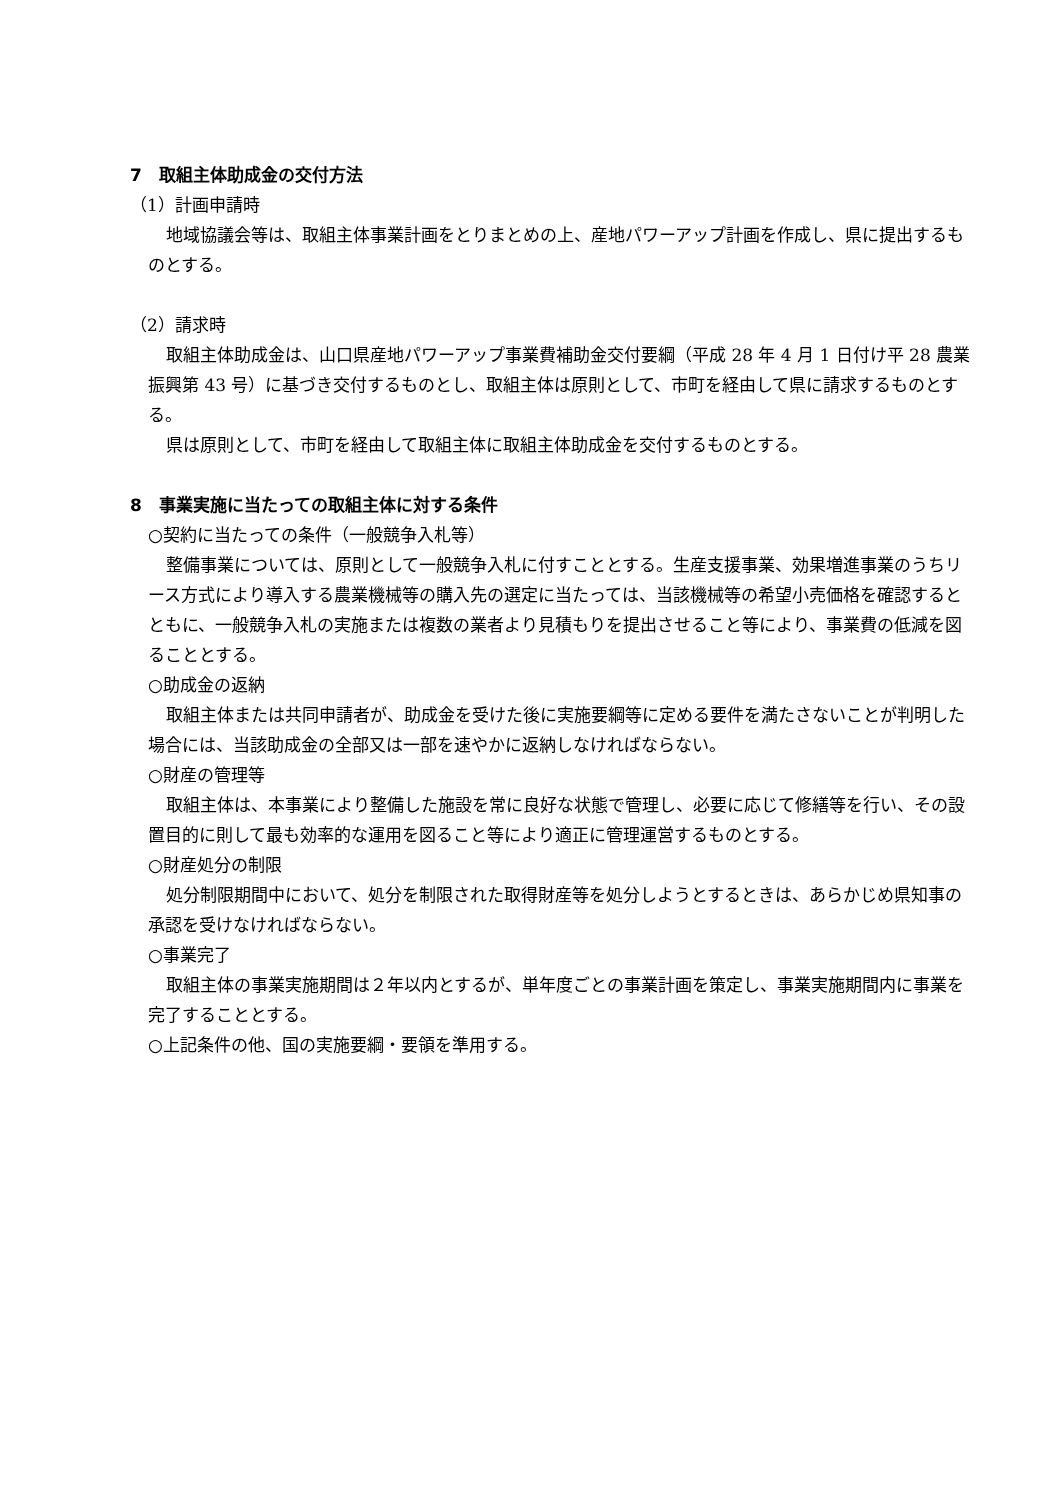7　取組主体助成金の交付方法
（1）計画申請時
地域協議会等は、取組主体事業計画をとりまとめの上、産地パワーアップ計画を作成し、県に提出するものとする。
（2）請求時
取組主体助成金は、山口県産地パワーアップ事業費補助金交付要綱（平成 28 年 4 月 1 日付け平 28 農業振興第 43 号）に基づき交付するものとし、取組主体は原則として、市町を経由して県に請求するものとする。
県は原則として、市町を経由して取組主体に取組主体助成金を交付するものとする。
8　事業実施に当たっての取組主体に対する条件
○契約に当たっての条件（一般競争入札等）
整備事業については、原則として一般競争入札に付すこととする。生産支援事業、効果増進事業のうちリース方式により導入する農業機械等の購入先の選定に当たっては、当該機械等の希望小売価格を確認するとともに、一般競争入札の実施または複数の業者より見積もりを提出させること等により、事業費の低減を図ることとする。
○助成金の返納
取組主体または共同申請者が、助成金を受けた後に実施要綱等に定める要件を満たさないことが判明した場合には、当該助成金の全部又は一部を速やかに返納しなければならない。
○財産の管理等
取組主体は、本事業により整備した施設を常に良好な状態で管理し、必要に応じて修繕等を行い、その設置目的に則して最も効率的な運用を図ること等により適正に管理運営するものとする。
○財産処分の制限
処分制限期間中において、処分を制限された取得財産等を処分しようとするときは、あらかじめ県知事の承認を受けなければならない。
○事業完了
取組主体の事業実施期間は２年以内とするが、単年度ごとの事業計画を策定し、事業実施期間内に事業を完了することとする。
○上記条件の他、国の実施要綱・要領を準用する。